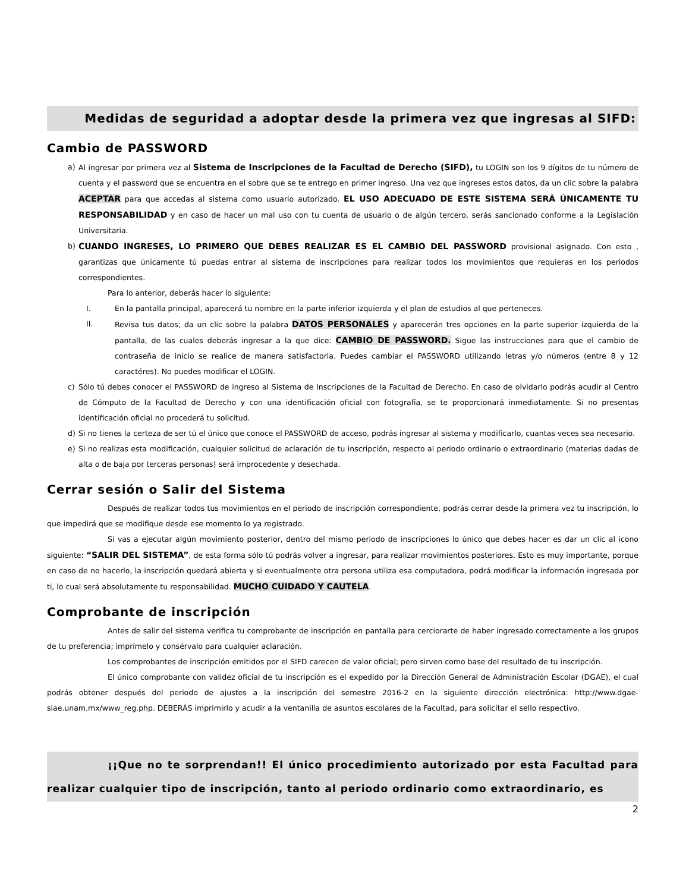Medidas de seguridad a adoptar desde la primera vez que ingresas al SIFD:
Cambio de PASSWORD
a) Al ingresar por primera vez al Sistema de Inscripciones de la Facultad de Derecho (SIFD), tu LOGIN son los 9 dígitos de tu número de cuenta y el password que se encuentra en el sobre que se te entrego en primer ingreso. Una vez que ingreses estos datos, da un clic sobre la palabra ACEPTAR para que accedas al sistema como usuario autorizado. EL USO ADECUADO DE ESTE SISTEMA SERÁ ÚNICAMENTE TU RESPONSABILIDAD y en caso de hacer un mal uso con tu cuenta de usuario o de algún tercero, serás sancionado conforme a la Legislación Universitaria.
b) CUANDO INGRESES, LO PRIMERO QUE DEBES REALIZAR ES EL CAMBIO DEL PASSWORD provisional asignado. Con esto , garantizas que únicamente tú puedas entrar al sistema de inscripciones para realizar todos los movimientos que requieras en los periodos correspondientes.
Para lo anterior, deberás hacer lo siguiente:
I. En la pantalla principal, aparecerá tu nombre en la parte inferior izquierda y el plan de estudios al que perteneces.
II. Revisa tus datos; da un clic sobre la palabra DATOS PERSONALES y aparecerán tres opciones en la parte superior izquierda de la pantalla, de las cuales deberás ingresar a la que dice: CAMBIO DE PASSWORD. Sigue las instrucciones para que el cambio de contraseña de inicio se realice de manera satisfactoria. Puedes cambiar el PASSWORD utilizando letras y/o números (entre 8 y 12 caractéres). No puedes modificar el LOGIN.
c) Sólo tú debes conocer el PASSWORD de ingreso al Sistema de Inscripciones de la Facultad de Derecho. En caso de olvidarlo podrás acudir al Centro de Cómputo de la Facultad de Derecho y con una identificación oficial con fotografía, se te proporcionará inmediatamente. Si no presentas identificación oficial no procederá tu solicitud.
d) Si no tienes la certeza de ser tú el único que conoce el PASSWORD de acceso, podrás ingresar al sistema y modificarlo, cuantas veces sea necesario.
e) Si no realizas esta modificación, cualquier solicitud de aclaración de tu inscripción, respecto al periodo ordinario o extraordinario (materias dadas de alta o de baja por terceras personas) será improcedente y desechada.
Cerrar sesión o Salir del Sistema
Después de realizar todos tus movimientos en el periodo de inscripción correspondiente, podrás cerrar desde la primera vez tu inscripción, lo que impedirá que se modifique desde ese momento lo ya registrado.
Si vas a ejecutar algún movimiento posterior, dentro del mismo periodo de inscripciones lo único que debes hacer es dar un clic al icono siguiente: “SALIR DEL SISTEMA”, de esta forma sólo tú podrás volver a ingresar, para realizar movimientos posteriores. Esto es muy importante, porque en caso de no hacerlo, la inscripción quedará abierta y si eventualmente otra persona utiliza esa computadora, podrá modificar la información ingresada por ti, lo cual será absolutamente tu responsabilidad. MUCHO CUIDADO Y CAUTELA.
Comprobante de inscripción
Antes de salir del sistema verifica tu comprobante de inscripción en pantalla para cerciorarte de haber ingresado correctamente a los grupos de tu preferencia; imprímelo y consérvalo para cualquier aclaración.
Los comprobantes de inscripción emitidos por el SIFD carecen de valor oficial; pero sirven como base del resultado de tu inscripción.
El único comprobante con validez oficial de tu inscripción es el expedido por la Dirección General de Administración Escolar (DGAE), el cual podrás obtener después del periodo de ajustes a la inscripción del semestre 2016-2 en la siguiente dirección electrónica: http://www.dgae-siae.unam.mx/www_reg.php. DEBERÁS imprimirlo y acudir a la ventanilla de asuntos escolares de la Facultad, para solicitar el sello respectivo.
¡¡Que no te sorprendan!! El único procedimiento autorizado por esta Facultad para realizar cualquier tipo de inscripción, tanto al periodo ordinario como extraordinario, es
2